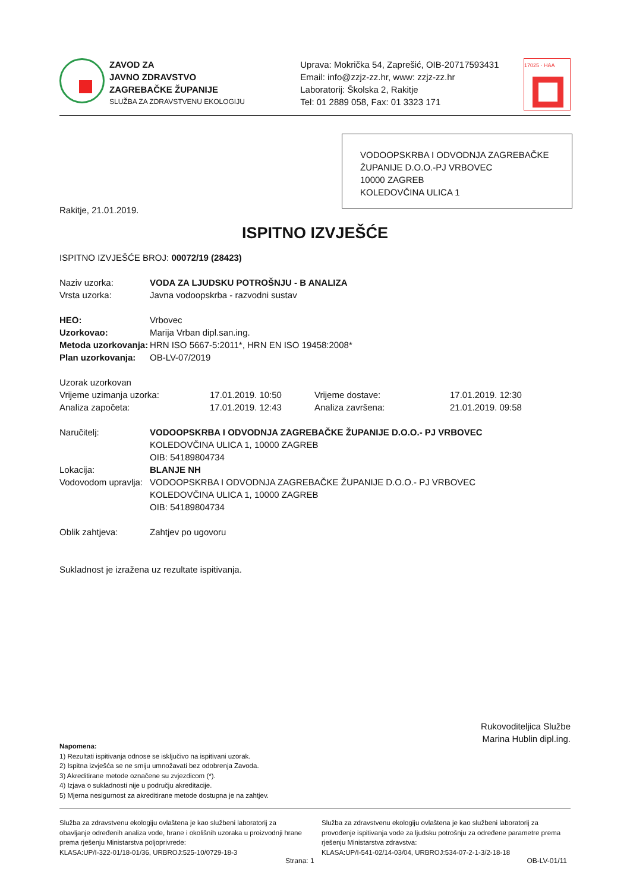ZAVOD ZA
JAVNO ZDRAVSTVO
ZAGREBAČKE ŽUPANIJE
SLUŽBA ZA ZDRAVSTVENU EKOLOGIJU
Uprava: Mokrička 54, Zaprešić, OIB-20717593431
Email: info@zzjz-zz.hr, www: zzjz-zz.hr
Laboratorij: Školska 2, Rakitje
Tel: 01 2889 058, Fax: 01 3323 171
17025 · HAA
VODOOPSKRBA I ODVODNJA ZAGREBAČKE ŽUPANIJE D.O.O.-PJ VRBOVEC
10000 ZAGREB
KOLEDOVČINA ULICA 1
Rakitje, 21.01.2019.
ISPITNO IZVJEŠĆE
ISPITNO IZVJEŠĆE BROJ: 00072/19 (28423)
| Naziv uzorka: | VODA ZA LJUDSKU POTROŠNJU - B ANALIZA |
| Vrsta uzorka: | Javna vodoopskrba - razvodni sustav |
| HEO: | Vrbovec |
| Uzorkovao: | Marija Vrban dipl.san.ing. |
| Metoda uzorkovanja: | HRN ISO 5667-5:2011*, HRN EN ISO 19458:2008* |
| Plan uzorkovanja: | OB-LV-07/2019 |
| Uzorak uzorkovan | | | |
| Vrijeme uzimanja uzorka: | 17.01.2019. 10:50 | Vrijeme dostave: | 17.01.2019. 12:30 |
| Analiza započeta: | 17.01.2019. 12:43 | Analiza završena: | 21.01.2019. 09:58 |
| Naručitelj: | VODOOPSKRBA I ODVODNJA ZAGREBAČKE ŽUPANIJE D.O.O.- PJ VRBOVEC KOLEDOVČINA ULICA 1, 10000 ZAGREB OIB: 54189804734 |
| Lokacija: | BLANJE NH |
| Vodovodom upravlja: | VODOOPSKRBA I ODVODNJA ZAGREBAČKE ŽUPANIJE D.O.O.- PJ VRBOVEC KOLEDOVČINA ULICA 1, 10000 ZAGREB OIB: 54189804734 |
| Oblik zahtjeva: | Zahtjev po ugovoru |
Sukladnost je izražena uz rezultate ispitivanja.
Rukovoditeljica Službe
Marina Hublin dipl.ing.
Napomena:
1) Rezultati ispitivanja odnose se isključivo na ispitivani uzorak.
2) Ispitna izvješća se ne smiju umnožavati bez odobrenja Zavoda.
3) Akreditirane metode označene su zvjezdicom (*).
4) Izjava o sukladnosti nije u području akreditacije.
5) Mjerna nesigurnost za akreditirane metode dostupna je na zahtjev.
Služba za zdravstvenu ekologiju ovlaštena je kao službeni laboratorij za obavljanje određenih analiza vode, hrane i okolišnih uzoraka u proizvodnji hrane prema rješenju Ministarstva poljoprivrede:
KLASA:UP/I-322-01/18-01/36, URBROJ:525-10/0729-18-3
Služba za zdravstvenu ekologiju ovlaštena je kao službeni laboratorij za provođenje ispitivanja vode za ljudsku potrošnju za određene parametre prema rješenju Ministarstva zdravstva:
KLASA:UP/I-541-02/14-03/04, URBROJ:534-07-2-1-3/2-18-18
Strana: 1 OB-LV-01/11